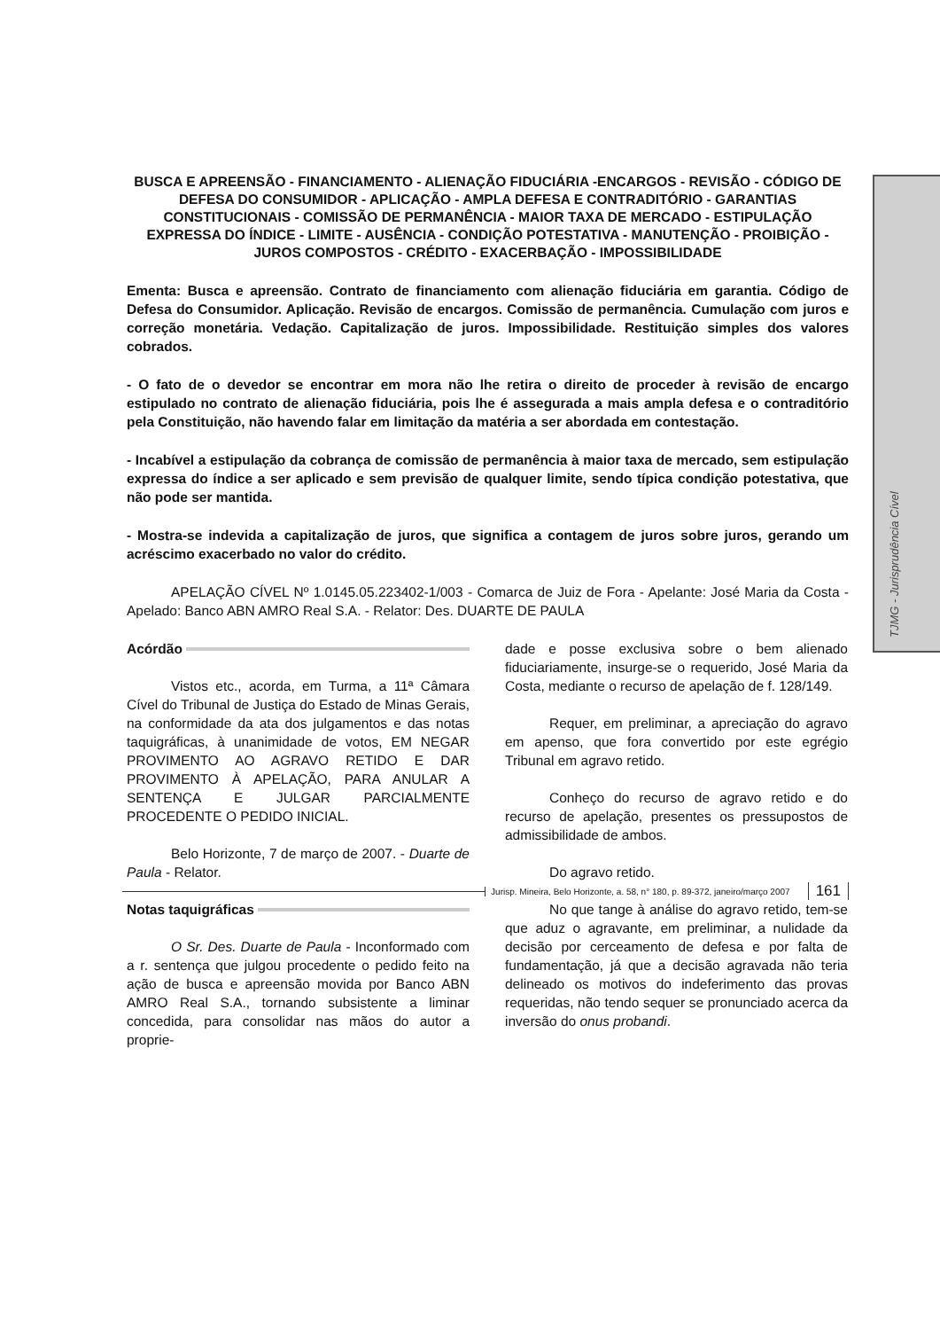TJMG - Jurisprudência Cível
BUSCA E APREENSÃO - FINANCIAMENTO - ALIENAÇÃO FIDUCIÁRIA -ENCARGOS - REVISÃO - CÓDIGO DE DEFESA DO CONSUMIDOR - APLICAÇÃO - AMPLA DEFESA E CONTRADITÓRIO - GARANTIAS CONSTITUCIONAIS - COMISSÃO DE PERMANÊNCIA - MAIOR TAXA DE MERCADO - ESTIPULAÇÃO EXPRESSA DO ÍNDICE - LIMITE - AUSÊNCIA - CONDIÇÃO POTESTATIVA - MANUTENÇÃO - PROIBIÇÃO - JUROS COMPOSTOS - CRÉDITO - EXACERBAÇÃO - IMPOSSIBILIDADE
Ementa: Busca e apreensão. Contrato de financiamento com alienação fiduciária em garantia. Código de Defesa do Consumidor. Aplicação. Revisão de encargos. Comissão de permanência. Cumulação com juros e correção monetária. Vedação. Capitalização de juros. Impossibilidade. Restituição simples dos valores cobrados.
- O fato de o devedor se encontrar em mora não lhe retira o direito de proceder à revisão de encargo estipulado no contrato de alienação fiduciária, pois lhe é assegurada a mais ampla defesa e o contraditório pela Constituição, não havendo falar em limitação da matéria a ser abordada em contestação.
- Incabível a estipulação da cobrança de comissão de permanência à maior taxa de mercado, sem estipulação expressa do índice a ser aplicado e sem previsão de qualquer limite, sendo típica condição potestativa, que não pode ser mantida.
- Mostra-se indevida a capitalização de juros, que significa a contagem de juros sobre juros, gerando um acréscimo exacerbado no valor do crédito.
APELAÇÃO CÍVEL Nº 1.0145.05.223402-1/003 - Comarca de Juiz de Fora - Apelante: José Maria da Costa - Apelado: Banco ABN AMRO Real S.A. - Relator: Des. DUARTE DE PAULA
Acórdão
Vistos etc., acorda, em Turma, a 11ª Câmara Cível do Tribunal de Justiça do Estado de Minas Gerais, na conformidade da ata dos julgamentos e das notas taquigráficas, à unanimidade de votos, EM NEGAR PROVIMENTO AO AGRAVO RETIDO E DAR PROVIMENTO À APELAÇÃO, PARA ANULAR A SENTENÇA E JULGAR PARCIALMENTE PROCEDENTE O PEDIDO INICIAL.
Belo Horizonte, 7 de março de 2007. - Duarte de Paula - Relator.
Notas taquigráficas
O Sr. Des. Duarte de Paula - Inconformado com a r. sentença que julgou procedente o pedido feito na ação de busca e apreensão movida por Banco ABN AMRO Real S.A., tornando subsistente a liminar concedida, para consolidar nas mãos do autor a proprie-
dade e posse exclusiva sobre o bem alienado fiduciariamente, insurge-se o requerido, José Maria da Costa, mediante o recurso de apelação de f. 128/149.
Requer, em preliminar, a apreciação do agravo em apenso, que fora convertido por este egrégio Tribunal em agravo retido.
Conheço do recurso de agravo retido e do recurso de apelação, presentes os pressupostos de admissibilidade de ambos.
Do agravo retido.
No que tange à análise do agravo retido, tem-se que aduz o agravante, em preliminar, a nulidade da decisão por cerceamento de defesa e por falta de fundamentação, já que a decisão agravada não teria delineado os motivos do indeferimento das provas requeridas, não tendo sequer se pronunciado acerca da inversão do onus probandi.
Jurisp. Mineira, Belo Horizonte, a. 58, n° 180, p. 89-372, janeiro/março 2007 161